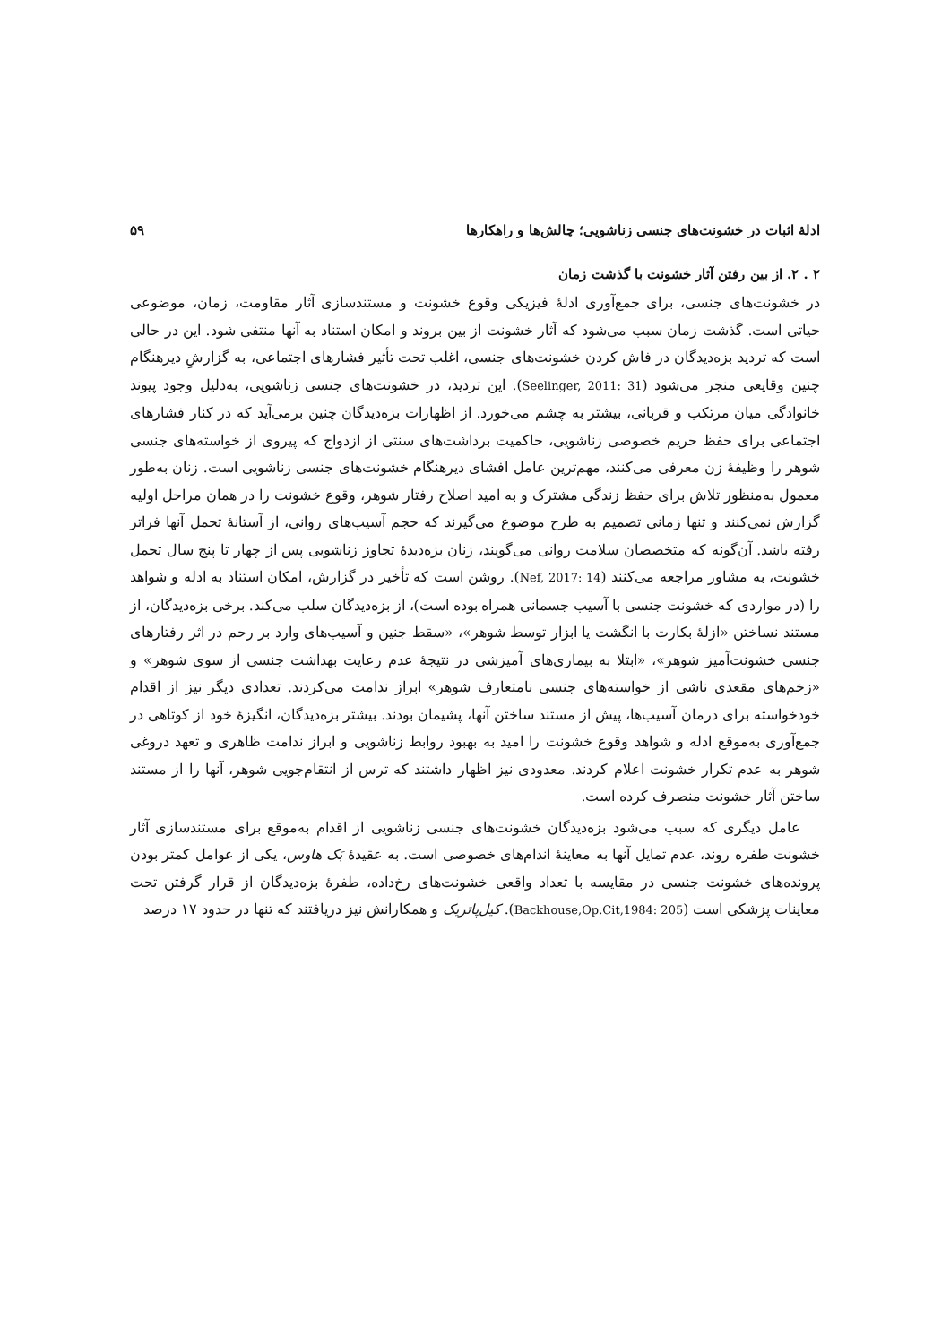ادلهٔ اثبات در خشونت‌های جنسی زناشویی؛ چالش‌ها و راهکارها ۵۹
۲ . ۲. از بین رفتن آثار خشونت با گذشت زمان
در خشونت‌های جنسی، برای جمع‌آوری ادلهٔ فیزیکی وقوع خشونت و مستندسازی آثار مقاومت، زمان، موضوعی حیاتی است. گذشت زمان سبب می‌شود که آثار خشونت از بین بروند و امکان استناد به آنها منتفی شود. این در حالی است که تردید بزه‌دیدگان در فاش کردن خشونت‌های جنسی، اغلب تحت تأثیر فشارهای اجتماعی، به گزارشِ دیرهنگام چنین وقایعی منجر می‌شود (Seelinger, 2011: 31). این تردید، در خشونت‌های جنسی زناشویی، به‌دلیل وجود پیوند خانوادگی میان مرتکب و قربانی، بیشتر به چشم می‌خورد. از اظهارات بزه‌دیدگان چنین برمی‌آید که در کنار فشارهای اجتماعی برای حفظ حریم خصوصی زناشویی، حاکمیت برداشت‌های سنتی از ازدواج که پیروی از خواسته‌های جنسی شوهر را وظیفهٔ زن معرفی می‌کنند، مهم‌ترین عامل افشای دیرهنگام خشونت‌های جنسی زناشویی است. زنان به‌طور معمول به‌منظور تلاش برای حفظ زندگی مشترک و به امید اصلاح رفتار شوهر، وقوع خشونت را در همان مراحل اولیه گزارش نمی‌کنند و تنها زمانی تصمیم به طرح موضوع می‌گیرند که حجم آسیب‌های روانی، از آستانهٔ تحمل آنها فراتر رفته باشد. آن‌گونه که متخصصان سلامت روانی می‌گویند، زنان بزه‌دیدهٔ تجاوز زناشویی پس از چهار تا پنج سال تحمل خشونت، به مشاور مراجعه می‌کنند (Nef, 2017: 14). روشن است که تأخیر در گزارش، امکان استناد به ادله و شواهد را (در مواردی که خشونت جنسی با آسیب جسمانی همراه بوده است)، از بزه‌دیدگان سلب می‌کند. برخی بزه‌دیدگان، از مستند نساختن «ازلهٔ بکارت با انگشت یا ابزار توسط شوهر»، «سقط جنین و آسیب‌های وارد بر رحم در اثر رفتارهای جنسی خشونت‌آمیز شوهر»، «ابتلا به بیماری‌های آمیزشی در نتیجهٔ عدم رعایت بهداشت جنسی از سوی شوهر» و «زخم‌های مقعدی ناشی از خواسته‌های جنسی نامتعارف شوهر» ابراز ندامت می‌کردند. تعدادی دیگر نیز از اقدام خودخواسته برای درمان آسیب‌ها، پیش از مستند ساختن آنها، پشیمان بودند. بیشتر بزه‌دیدگان، انگیزهٔ خود از کوتاهی در جمع‌آوری به‌موقع ادله و شواهد وقوع خشونت را امید به بهبود روابط زناشویی و ابراز ندامت ظاهری و تعهد دروغی شوهر به عدم تکرار خشونت اعلام کردند. معدودی نیز اظهار داشتند که ترس از انتقام‌جویی شوهر، آنها را از مستند ساختن آثار خشونت منصرف کرده است.
عامل دیگری که سبب می‌شود بزه‌دیدگان خشونت‌های جنسی زناشویی از اقدام به‌موقع برای مستندسازی آثار خشونت طفره روند، عدم تمایل آنها به معاینهٔ اندام‌های خصوصی است. به عقیدهٔ بَک هاوس، یکی از عوامل کمتر بودن پرونده‌های خشونت جنسی در مقایسه با تعداد واقعی خشونت‌های رخ‌داده، طفرهٔ بزه‌دیدگان از قرار گرفتن تحت معاینات پزشکی است (Backhouse,Op.Cit,1984: 205). کیل‌پاتریک و همکارانش نیز دریافتند که تنها در حدود ۱۷ درصد